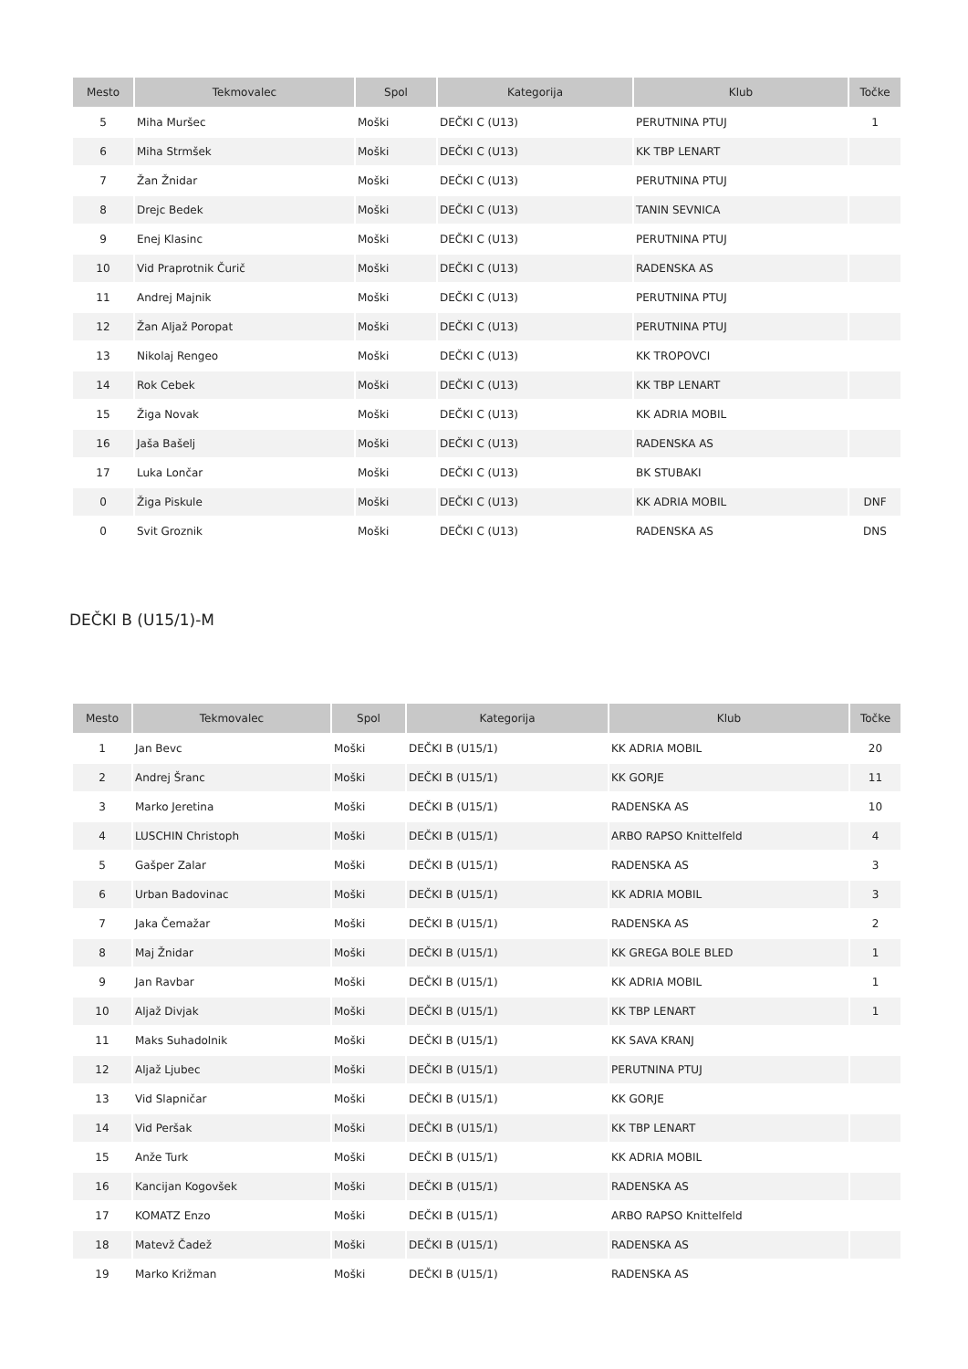| Mesto | Tekmovalec | Spol | Kategorija | Klub | Točke |
| --- | --- | --- | --- | --- | --- |
| 5 | Miha Muršec | Moški | DEČKI C (U13) | PERUTNINA PTUJ | 1 |
| 6 | Miha Strmšek | Moški | DEČKI C (U13) | KK TBP LENART | |
| 7 | Žan Žnidar | Moški | DEČKI C (U13) | PERUTNINA PTUJ | |
| 8 | Drejc Bedek | Moški | DEČKI C (U13) | TANIN SEVNICA | |
| 9 | Enej Klasinc | Moški | DEČKI C (U13) | PERUTNINA PTUJ | |
| 10 | Vid Praprotnik Čurič | Moški | DEČKI C (U13) | RADENSKA AS | |
| 11 | Andrej Majnik | Moški | DEČKI C (U13) | PERUTNINA PTUJ | |
| 12 | Žan Aljaž Poropat | Moški | DEČKI C (U13) | PERUTNINA PTUJ | |
| 13 | Nikolaj Rengeo | Moški | DEČKI C (U13) | KK TROPOVCI | |
| 14 | Rok Cebek | Moški | DEČKI C (U13) | KK TBP LENART | |
| 15 | Žiga Novak | Moški | DEČKI C (U13) | KK ADRIA MOBIL | |
| 16 | Jaša Bašelj | Moški | DEČKI C (U13) | RADENSKA AS | |
| 17 | Luka Lončar | Moški | DEČKI C (U13) | BK STUBAKI | |
| 0 | Žiga Piskule | Moški | DEČKI C (U13) | KK ADRIA MOBIL | DNF |
| 0 | Svit Groznik | Moški | DEČKI C (U13) | RADENSKA AS | DNS |
DEČKI B (U15/1)-M
| Mesto | Tekmovalec | Spol | Kategorija | Klub | Točke |
| --- | --- | --- | --- | --- | --- |
| 1 | Jan Bevc | Moški | DEČKI B (U15/1) | KK ADRIA MOBIL | 20 |
| 2 | Andrej Šranc | Moški | DEČKI B (U15/1) | KK GORJE | 11 |
| 3 | Marko Jeretina | Moški | DEČKI B (U15/1) | RADENSKA AS | 10 |
| 4 | LUSCHIN Christoph | Moški | DEČKI B (U15/1) | ARBO RAPSO Knittelfeld | 4 |
| 5 | Gašper Zalar | Moški | DEČKI B (U15/1) | RADENSKA AS | 3 |
| 6 | Urban Badovinac | Moški | DEČKI B (U15/1) | KK ADRIA MOBIL | 3 |
| 7 | Jaka Čemažar | Moški | DEČKI B (U15/1) | RADENSKA AS | 2 |
| 8 | Maj Žnidar | Moški | DEČKI B (U15/1) | KK GREGA BOLE BLED | 1 |
| 9 | Jan Ravbar | Moški | DEČKI B (U15/1) | KK ADRIA MOBIL | 1 |
| 10 | Aljaž Divjak | Moški | DEČKI B (U15/1) | KK TBP LENART | 1 |
| 11 | Maks Suhadolnik | Moški | DEČKI B (U15/1) | KK SAVA KRANJ | |
| 12 | Aljaž Ljubec | Moški | DEČKI B (U15/1) | PERUTNINA PTUJ | |
| 13 | Vid Slapničar | Moški | DEČKI B (U15/1) | KK GORJE | |
| 14 | Vid Peršak | Moški | DEČKI B (U15/1) | KK TBP LENART | |
| 15 | Anže Turk | Moški | DEČKI B (U15/1) | KK ADRIA MOBIL | |
| 16 | Kancijan Kogovšek | Moški | DEČKI B (U15/1) | RADENSKA AS | |
| 17 | KOMATZ Enzo | Moški | DEČKI B (U15/1) | ARBO RAPSO Knittelfeld | |
| 18 | Matevž Čadež | Moški | DEČKI B (U15/1) | RADENSKA AS | |
| 19 | Marko Križman | Moški | DEČKI B (U15/1) | RADENSKA AS | |